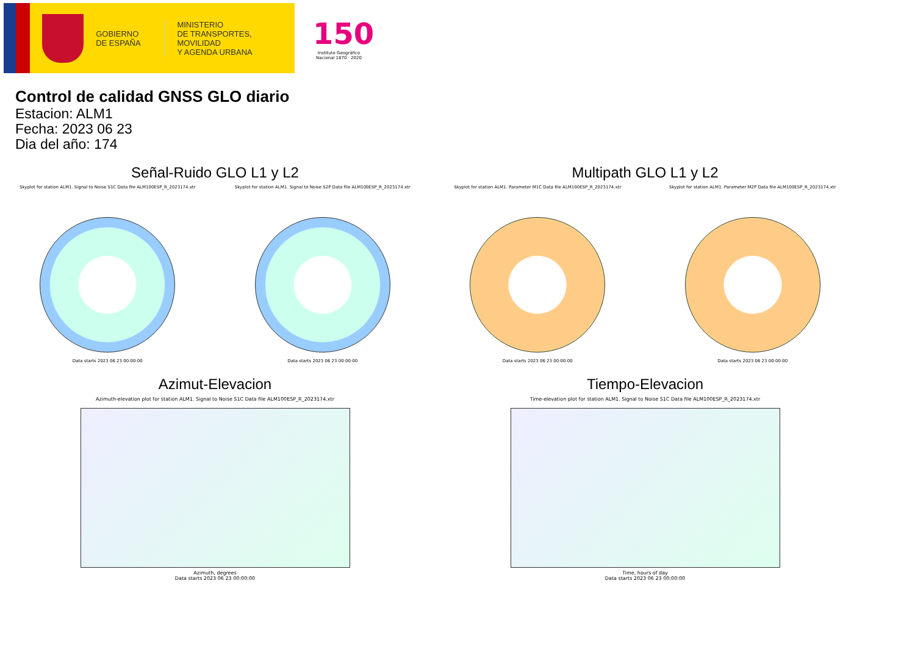GOBIERNO
DE ESPAÑA
MINISTERIO
DE TRANSPORTES, MOVILIDAD
Y AGENDA URBANA
150
Instituto Geográfico
Nacional 1870 · 2020
Control de calidad GNSS GLO diario
Estacion: ALM1
Fecha: 2023 06 23
Dia del año: 174
Señal-Ruido GLO L1 y L2
Skyplot for station ALM1. Signal to Noise S1C Data file ALM100ESP_R_2023174.xtr
Data starts 2023 06 23 00:00:00
Skyplot for station ALM1. Signal to Noise S2P Data file ALM100ESP_R_2023174.xtr
Data starts 2023 06 23 00:00:00
Multipath GLO L1 y L2
Skyplot for station ALM1. Parameter M1C Data file ALM100ESP_R_2023174.xtr
Data starts 2023 06 23 00:00:00
Skyplot for station ALM1. Parameter M2P Data file ALM100ESP_R_2023174.xtr
Data starts 2023 06 23 00:00:00
Azimut-Elevacion
Azimuth-elevation plot for station ALM1. Signal to Noise S1C Data file ALM100ESP_R_2023174.xtr
Azimuth, degrees
Data starts 2023 06 23 00:00:00
Tiempo-Elevacion
Time-elevation plot for station ALM1. Signal to Noise S1C Data file ALM100ESP_R_2023174.xtr
Time, hours of day
Data starts 2023 06 23 00:00:00